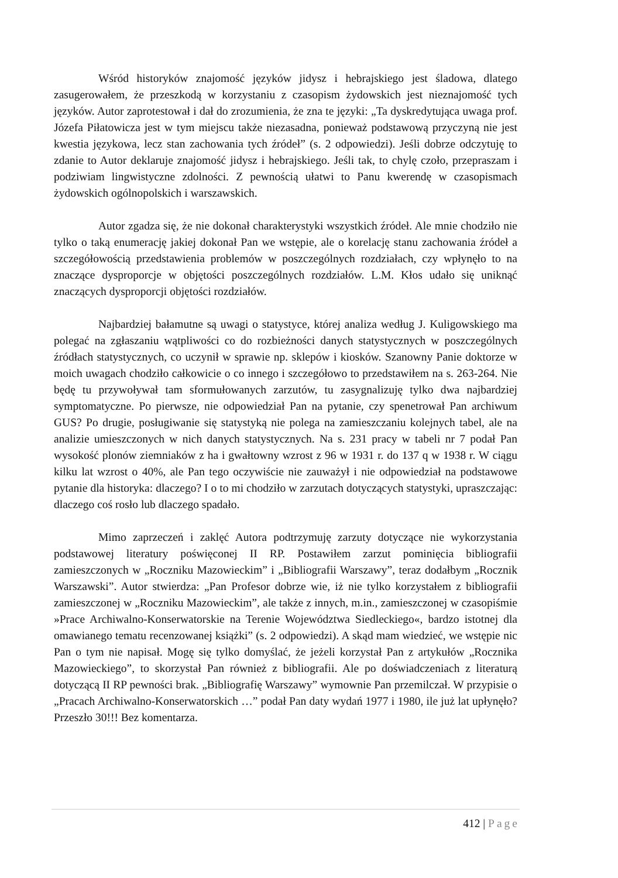Wśród historyków znajomość języków jidysz i hebrajskiego jest śladowa, dlatego zasugerowałem, że przeszkodą w korzystaniu z czasopism żydowskich jest nieznajomość tych języków. Autor zaprotestował i dał do zrozumienia, że zna te języki: „Ta dyskredytująca uwaga prof. Józefa Piłatowicza jest w tym miejscu także niezasadna, ponieważ podstawową przyczyną nie jest kwestia językowa, lecz stan zachowania tych źródeł” (s. 2 odpowiedzi). Jeśli dobrze odczytuję to zdanie to Autor deklaruje znajomość jidysz i hebrajskiego. Jeśli tak, to chylę czoło, przepraszam i podziwiam lingwistyczne zdolności. Z pewnością ułatwi to Panu kwerendę w czasopismach żydowskich ogólnopolskich i warszawskich.
Autor zgadza się, że nie dokonał charakterystyki wszystkich źródeł. Ale mnie chodziło nie tylko o taką enumerację jakiej dokonał Pan we wstępie, ale o korelację stanu zachowania źródeł a szczegółowością przedstawienia problemów w poszczególnych rozdziałach, czy wpłynęło to na znaczące dysproporcje w objętości poszczególnych rozdziałów. L.M. Kłos udało się uniknąć znaczących dysproporcji objętości rozdziałów.
Najbardziej bałamutne są uwagi o statystyce, której analiza według J. Kuligowskiego ma polegać na zgłaszaniu wątpliwości co do rozbieżności danych statystycznych w poszczególnych źródłach statystycznych, co uczynił w sprawie np. sklepów i kiosków. Szanowny Panie doktorze w moich uwagach chodziło całkowicie o co innego i szczegółowo to przedstawiłem na s. 263-264. Nie będę tu przywoływał tam sformułowanych zarzutów, tu zasygnalizuję tylko dwa najbardziej symptomatyczne. Po pierwsze, nie odpowiedział Pan na pytanie, czy spenetrował Pan archiwum GUS? Po drugie, posługiwanie się statystyką nie polega na zamieszczaniu kolejnych tabel, ale na analizie umieszczonych w nich danych statystycznych. Na s. 231 pracy w tabeli nr 7 podał Pan wysokość plonów ziemniaków z ha i gwałtowny wzrost z 96 w 1931 r. do 137 q w 1938 r. W ciągu kilku lat wzrost o 40%, ale Pan tego oczywiście nie zauważył i nie odpowiedział na podstawowe pytanie dla historyka: dlaczego? I o to mi chodziło w zarzutach dotyczących statystyki, upraszczając: dlaczego coś rosło lub dlaczego spadało.
Mimo zaprzeczeń i zaklęć Autora podtrzymuję zarzuty dotyczące nie wykorzystania podstawowej literatury poświęconej II RP. Postawiłem zarzut pominięcia bibliografii zamieszczonych w „Roczniku Mazowieckim” i „Bibliografii Warszawy”, teraz dodałbym „Rocznik Warszawski”. Autor stwierdza: „Pan Profesor dobrze wie, iż nie tylko korzystałem z bibliografii zamieszczonej w „Roczniku Mazowieckim”, ale także z innych, m.in., zamieszczonej w czasopiśmie »Prace Archiwalno-Konserwatorskie na Terenie Województwa Siedleckiego«, bardzo istotnej dla omawianego tematu recenzowanej książki” (s. 2 odpowiedzi). A skąd mam wiedzieć, we wstępie nic Pan o tym nie napisał. Mogę się tylko domyślać, że jeżeli korzystał Pan z artykułów „Rocznika Mazowieckiego”, to skorzystał Pan również z bibliografii. Ale po doświadczeniach z literaturą dotyczącą II RP pewności brak. „Bibliografię Warszawy” wymownie Pan przemilczał. W przypisie o „Pracach Archiwalno-Konserwatorskich …” podał Pan daty wydań 1977 i 1980, ile już lat upłynęło? Przeszło 30!!! Bez komentarza.
412 | Page